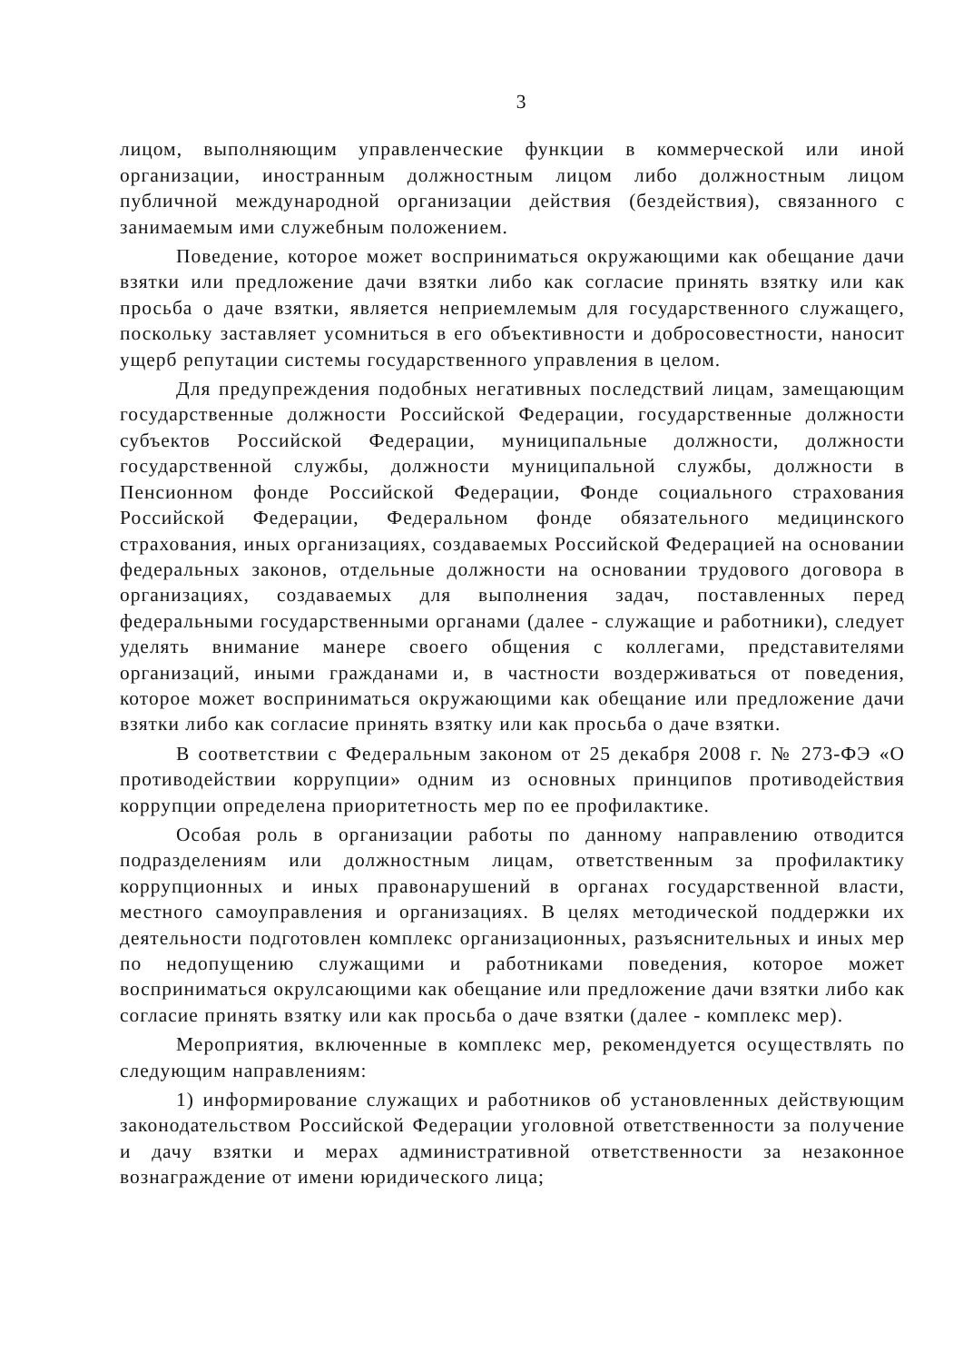3
лицом, выполняющим управленческие функции в коммерческой или иной организации, иностранным должностным лицом либо должностным лицом публичной международной организации действия (бездействия), связанного с занимаемым ими служебным положением.
Поведение, которое может восприниматься окружающими как обещание дачи взятки или предложение дачи взятки либо как согласие принять взятку или как просьба о даче взятки, является неприемлемым для государственного служащего, поскольку заставляет усомниться в его объективности и добросовестности, наносит ущерб репутации системы государственного управления в целом.
Для предупреждения подобных негативных последствий лицам, замещающим государственные должности Российской Федерации, государственные должности субъектов Российской Федерации, муниципальные должности, должности государственной службы, должности муниципальной службы, должности в Пенсионном фонде Российской Федерации, Фонде социального страхования Российской Федерации, Федеральном фонде обязательного медицинского страхования, иных организациях, создаваемых Российской Федерацией на основании федеральных законов, отдельные должности на основании трудового договора в организациях, создаваемых для выполнения задач, поставленных перед федеральными государственными органами (далее - служащие и работники), следует уделять внимание манере своего общения с коллегами, представителями организаций, иными гражданами и, в частности воздерживаться от поведения, которое может восприниматься окружающими как обещание или предложение дачи взятки либо как согласие принять взятку или как просьба о даче взятки.
В соответствии с Федеральным законом от 25 декабря 2008 г. № 273-ФЭ «О противодействии коррупции» одним из основных принципов противодействия коррупции определена приоритетность мер по ее профилактике.
Особая роль в организации работы по данному направлению отводится подразделениям или должностным лицам, ответственным за профилактику коррупционных и иных правонарушений в органах государственной власти, местного самоуправления и организациях. В целях методической поддержки их деятельности подготовлен комплекс организационных, разъяснительных и иных мер по недопущению служащими и работниками поведения, которое может восприниматься окрулсающими как обещание или предложение дачи взятки либо как согласие принять взятку или как просьба о даче взятки (далее - комплекс мер).
Мероприятия, включенные в комплекс мер, рекомендуется осуществлять по следующим направлениям:
1) информирование служащих и работников об установленных действующим законодательством Российской Федерации уголовной ответственности за получение и дачу взятки и мерах административной ответственности за незаконное вознаграждение от имени юридического лица;